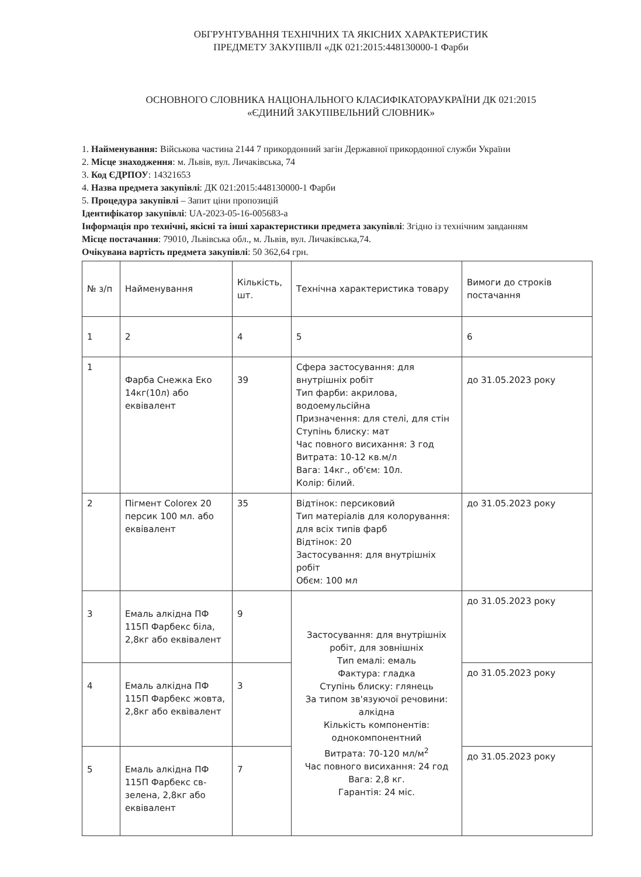ОБГРУНТУВАННЯ ТЕХНІЧНИХ ТА ЯКІСНИХ ХАРАКТЕРИСТИК
ПРЕДМЕТУ ЗАКУПІВЛІ «ДК 021:2015:448130000-1 Фарби
ОСНОВНОГО СЛОВНИКА НАЦІОНАЛЬНОГО КЛАСИФІКАТОРАУКРАЇНИ ДК 021:2015
«ЄДИНИЙ ЗАКУПІВЕЛЬНИЙ СЛОВНИК»
1. Найменування: Військова частина 2144 7 прикордонний загін Державної прикордонної служби України
2. Місце знаходження: м. Львів, вул. Личаківська, 74
3. Код ЄДРПОУ: 14321653
4. Назва предмета закупівлі: ДК 021:2015:448130000-1 Фарби
5. Процедура закупівлі – Запит ціни пропозицій
Ідентифікатор закупівлі: UA-2023-05-16-005683-a
Інформація про технічні, якісні та інші характеристики предмета закупівлі: Згідно із технічним завданням
Місце постачання: 79010, Львівська обл., м. Львів, вул. Личаківська,74.
Очікувана вартість предмета закупівлі: 50 362,64 грн.
| № з/п | Найменування | Кількість, шт. | Технічна характеристика товару | Вимоги до строків постачання |
| --- | --- | --- | --- | --- |
| 1 | 2 | 4 | 5 | 6 |
| 1 | Фарба Снежка Еко 14кг(10л) або еквівалент | 39 | Сфера застосування: для внутрішніх робіт Тип фарби: акрилова, водоемульсійна Призначення: для стелі, для стін Ступінь блиску: мат Час повного висихання: 3 год Витрата: 10-12 кв.м/л Вага: 14кг., об'єм: 10л. Колір: білий. | до 31.05.2023 року |
| 2 | Пігмент Colorex 20 персик 100 мл. або еквівалент | 35 | Відтінок: персиковий Тип матеріалів для колорування: для всіх типів фарб Відтінок: 20 Застосування: для внутрішніх робіт Обєм: 100 мл | до 31.05.2023 року |
| 3 | Емаль алкідна ПФ 115П Фарбекс біла, 2,8кг або еквівалент | 9 | Застосування: для внутрішніх робіт, для зовнішніх Тип емалі: емаль Фактура: гладка Ступінь блиску: глянець За типом зв'язуючої речовини: алкідна Кількість компонентів: однокомпонентний Витрата: 70-120 мл/м<sup>2</sup> Час повного висихання: 24 год Вага: 2,8 кг. Гарантія: 24 міс. | до 31.05.2023 року |
| 4 | Емаль алкідна ПФ 115П Фарбекс жовта, 2,8кг або еквівалент | 3 | | до 31.05.2023 року |
| 5 | Емаль алкідна ПФ 115П Фарбекс св-зелена, 2,8кг або еквівалент | 7 | | до 31.05.2023 року |